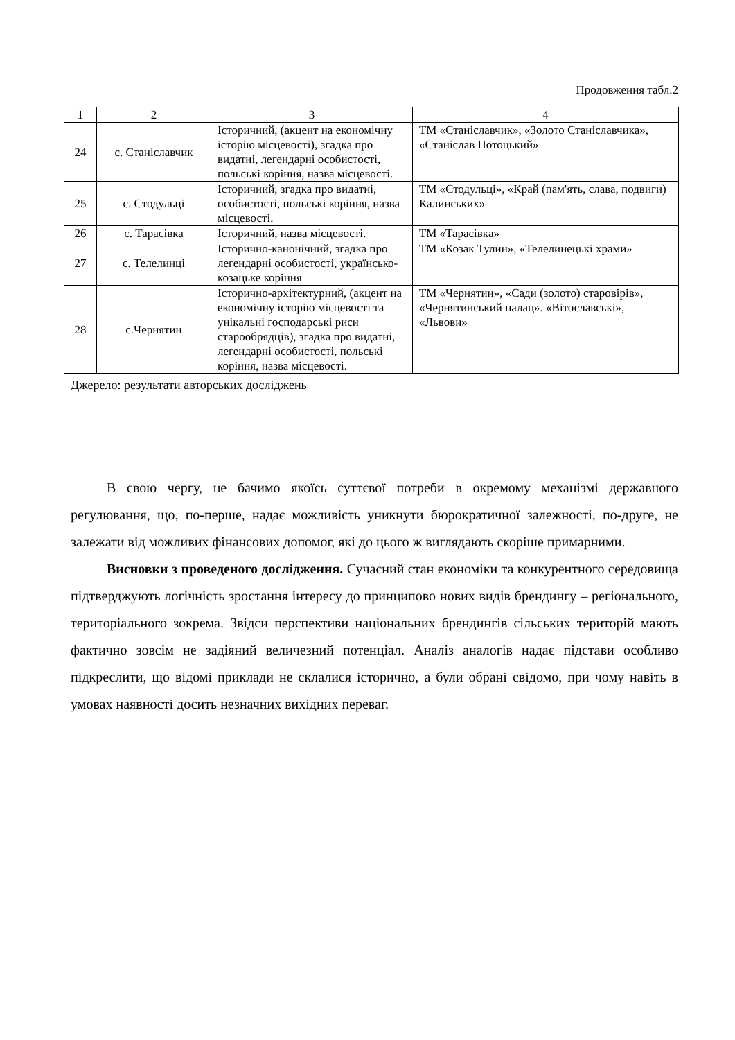Продовження табл.2
| 1 | 2 | 3 | 4 |
| 24 | с. Станіславчик | Історичний, (акцент на економічну історію місцевості), згадка про видатні, легендарні особистості, польські коріння, назва місцевості. | ТМ «Станіславчик», «Золото Станіславчика», «Станіслав Потоцький» |
| 25 | с. Стодульці | Історичний, згадка про видатні, особистості, польські коріння, назва місцевості. | ТМ «Стодульці», «Край (пам'ять, слава, подвиги) Калинських» |
| 26 | с. Тарасівка | Історичний, назва місцевості. | ТМ «Тарасівка» |
| 27 | с. Телелинці | Історично-канонічний, згадка про легендарні особистості, українсько-козацьке коріння | ТМ «Козак Тулин», «Телелинецькі храми» |
| 28 | с.Чернятин | Історично-архітектурний, (акцент на економічну історію місцевості та унікальні господарські риси старообрядців), згадка про видатні, легендарні особистості, польські коріння, назва місцевості. | ТМ «Чернятин», «Сади (золото) старовірів», «Чернятинський палац». «Вітославські», «Львови» |
Джерело: результати авторських досліджень
В свою чергу, не бачимо якоїсь суттєвої потреби в окремому механізмі державного регулювання, що, по-перше, надає можливість уникнути бюрократичної залежності, по-друге, не залежати від можливих фінансових допомог, які до цього ж виглядають скоріше примарними.
Висновки з проведеного дослідження. Сучасний стан економіки та конкурентного середовища підтверджують логічність зростання інтересу до принципово нових видів брендингу – регіонального, територіального зокрема. Звідси перспективи національних брендингів сільських територій мають фактично зовсім не задіяний величезний потенціал. Аналіз аналогів надає підстави особливо підкреслити, що відомі приклади не склалися історично, а були обрані свідомо, при чому навіть в умовах наявності досить незначних вихідних переваг.